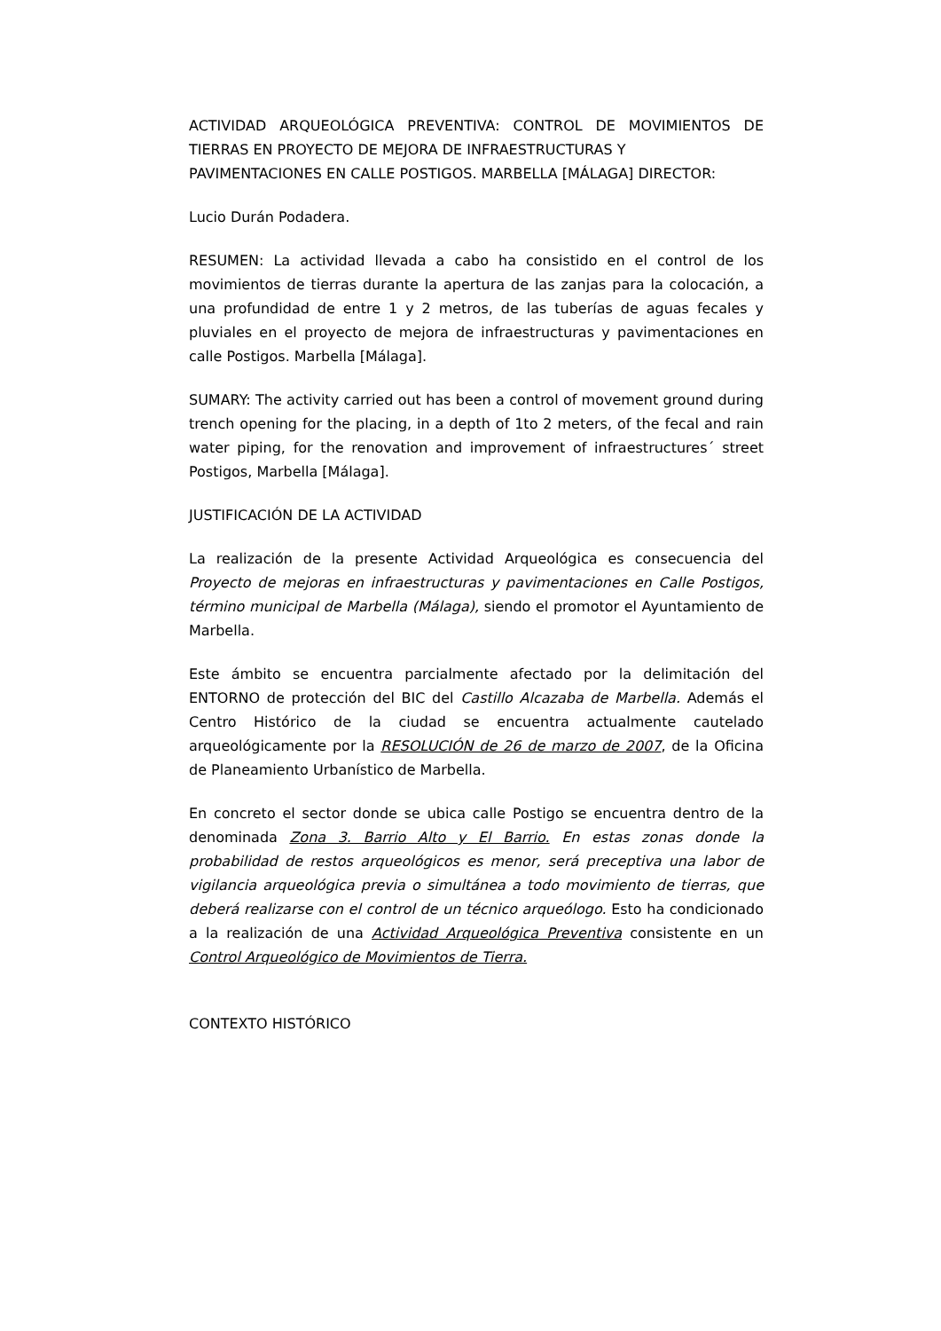ACTIVIDAD ARQUEOLÓGICA PREVENTIVA: CONTROL DE MOVIMIENTOS DE TIERRAS EN PROYECTO DE MEJORA DE INFRAESTRUCTURAS Y
PAVIMENTACIONES EN CALLE POSTIGOS. MARBELLA [MÁLAGA] DIRECTOR:
Lucio Durán Podadera.
RESUMEN: La actividad llevada a cabo ha consistido en el control de los movimientos de tierras durante la apertura de las zanjas para la colocación, a una profundidad de entre 1 y 2 metros, de las tuberías de aguas fecales y pluviales en el proyecto de mejora de infraestructuras y pavimentaciones en calle Postigos. Marbella [Málaga].
SUMARY: The activity carried out has been a control of movement ground during trench opening for the placing, in a depth of 1to 2 meters, of the fecal and rain water piping, for the renovation and improvement of infraestructures´ street Postigos, Marbella [Málaga].
JUSTIFICACIÓN DE LA ACTIVIDAD
La realización de la presente Actividad Arqueológica es consecuencia del Proyecto de mejoras en infraestructuras y pavimentaciones en Calle Postigos, término municipal de Marbella (Málaga), siendo el promotor el Ayuntamiento de Marbella.
Este ámbito se encuentra parcialmente afectado por la delimitación del ENTORNO de protección del BIC del Castillo Alcazaba de Marbella. Además el Centro Histórico de la ciudad se encuentra actualmente cautelado arqueológicamente por la RESOLUCIÓN de 26 de marzo de 2007, de la Oficina de Planeamiento Urbanístico de Marbella.
En concreto el sector donde se ubica calle Postigo se encuentra dentro de la denominada Zona 3. Barrio Alto y El Barrio. En estas zonas donde la probabilidad de restos arqueológicos es menor, será preceptiva una labor de vigilancia arqueológica previa o simultánea a todo movimiento de tierras, que deberá realizarse con el control de un técnico arqueólogo. Esto ha condicionado a la realización de una Actividad Arqueológica Preventiva consistente en un Control Arqueológico de Movimientos de Tierra.
CONTEXTO HISTÓRICO